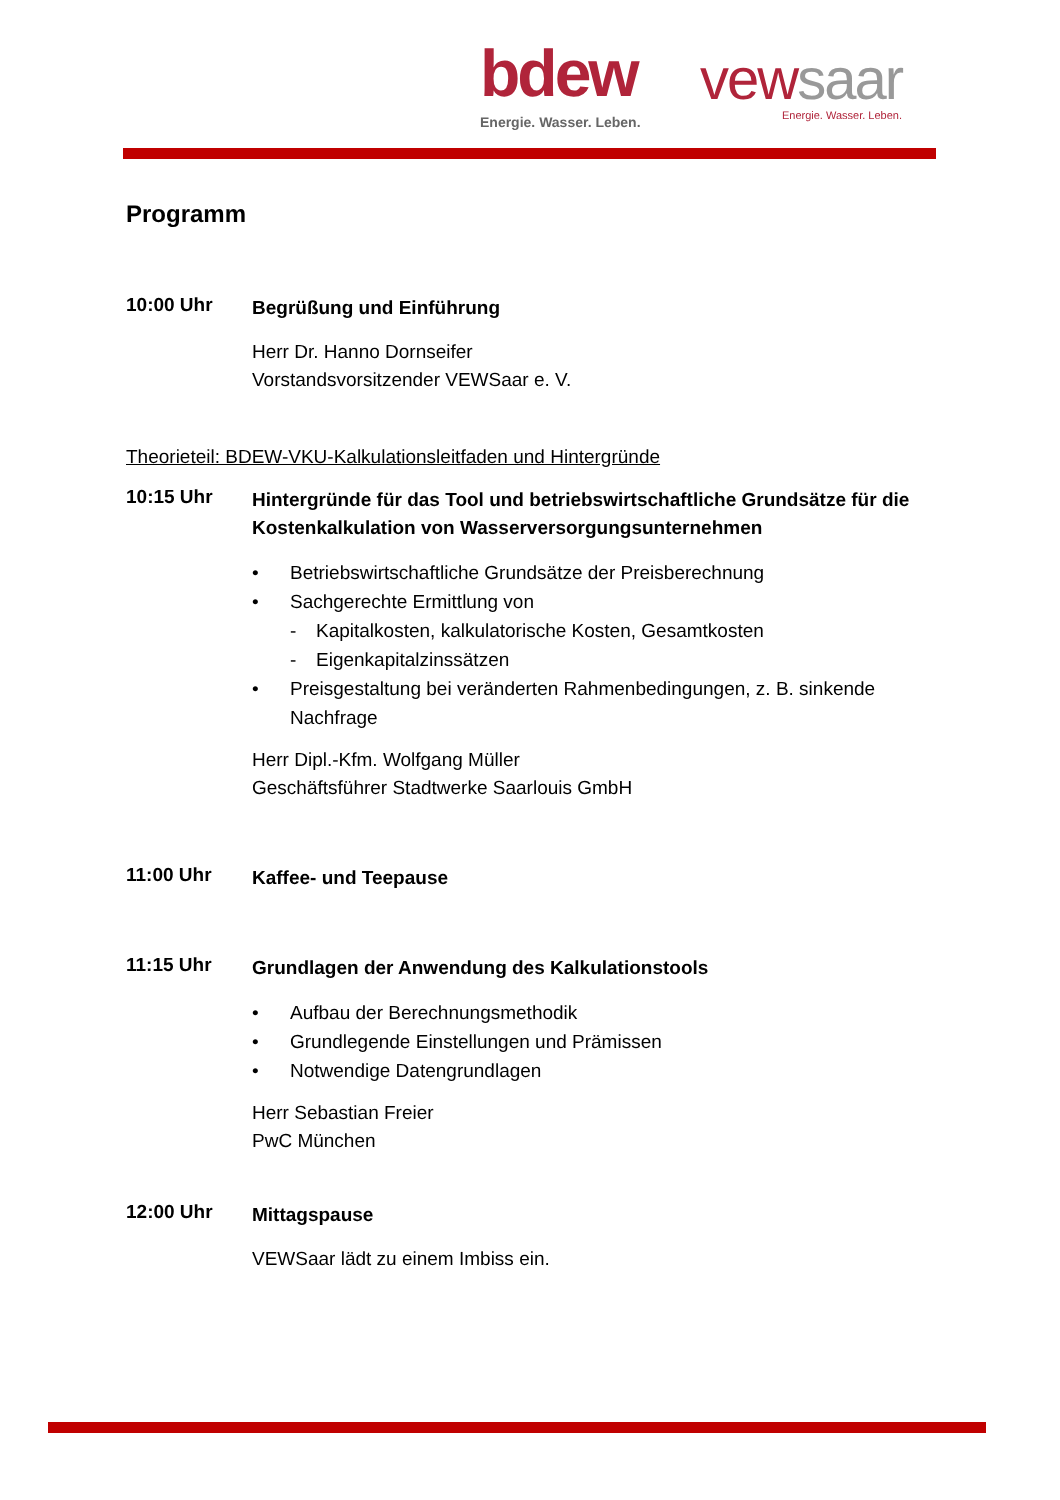bdew
Energie. Wasser. Leben.
vewsaar
Energie. Wasser. Leben.
Programm
10:00 Uhr
Begrüßung und Einführung
Herr Dr. Hanno Dornseifer
Vorstandsvorsitzender VEWSaar e. V.
Theorieteil: BDEW-VKU-Kalkulationsleitfaden und Hintergründe
10:15 Uhr
Hintergründe für das Tool und betriebswirtschaftliche Grundsätze für die Kostenkalkulation von Wasserversorgungsunternehmen
• Betriebswirtschaftliche Grundsätze der Preisberechnung
• Sachgerechte Ermittlung von
- Kapitalkosten, kalkulatorische Kosten, Gesamtkosten
- Eigenkapitalzinssätzen
• Preisgestaltung bei veränderten Rahmenbedingungen, z. B. sinkende Nachfrage
Herr Dipl.-Kfm. Wolfgang Müller
Geschäftsführer Stadtwerke Saarlouis GmbH
11:00 Uhr
Kaffee- und Teepause
11:15 Uhr
Grundlagen der Anwendung des Kalkulationstools
• Aufbau der Berechnungsmethodik
• Grundlegende Einstellungen und Prämissen
• Notwendige Datengrundlagen
Herr Sebastian Freier
PwC München
12:00 Uhr
Mittagspause
VEWSaar lädt zu einem Imbiss ein.